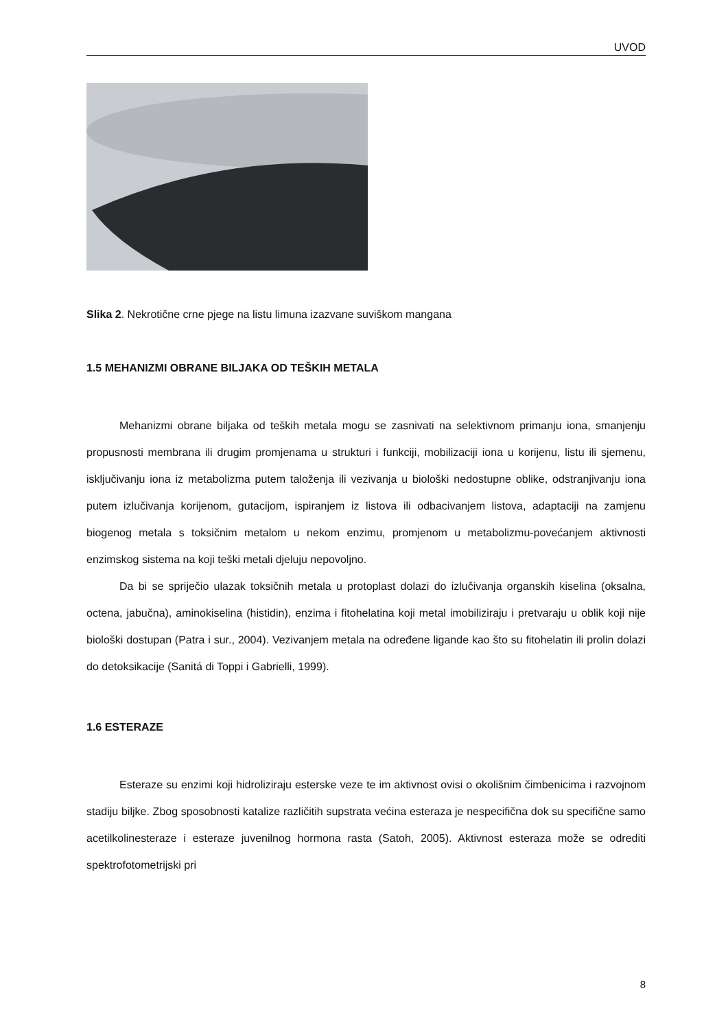UVOD
Slika 2. Nekrotične crne pjege na listu limuna izazvane suviškom mangana
1.5 MEHANIZMI OBRANE BILJAKA OD TEŠKIH METALA
Mehanizmi obrane biljaka od teških metala mogu se zasnivati na selektivnom primanju iona, smanjenju propusnosti membrana ili drugim promjenama u strukturi i funkciji, mobilizaciji iona u korijenu, listu ili sjemenu, isključivanju iona iz metabolizma putem taloženja ili vezivanja u biološki nedostupne oblike, odstranjivanju iona putem izlučivanja korijenom, gutacijom, ispiranjem iz listova ili odbacivanjem listova, adaptaciji na zamjenu biogenog metala s toksičnim metalom u nekom enzimu, promjenom u metabolizmu-povećanjem aktivnosti enzimskog sistema na koji teški metali djeluju nepovoljno.
Da bi se spriječio ulazak toksičnih metala u protoplast dolazi do izlučivanja organskih kiselina (oksalna, octena, jabučna), aminokiselina (histidin), enzima i fitohelatina koji metal imobiliziraju i pretvaraju u oblik koji nije biološki dostupan (Patra i sur., 2004). Vezivanjem metala na određene ligande kao što su fitohelatin ili prolin dolazi do detoksikacije (Sanitá di Toppi i Gabrielli, 1999).
1.6 ESTERAZE
Esteraze su enzimi koji hidroliziraju esterske veze te im aktivnost ovisi o okolišnim čimbenicima i razvojnom stadiju biljke. Zbog sposobnosti katalize različitih supstrata većina esteraza je nespecifična dok su specifične samo acetilkolinesteraze i esteraze juvenilnog hormona rasta (Satoh, 2005). Aktivnost esteraza može se odrediti spektrofotometrijski pri
8